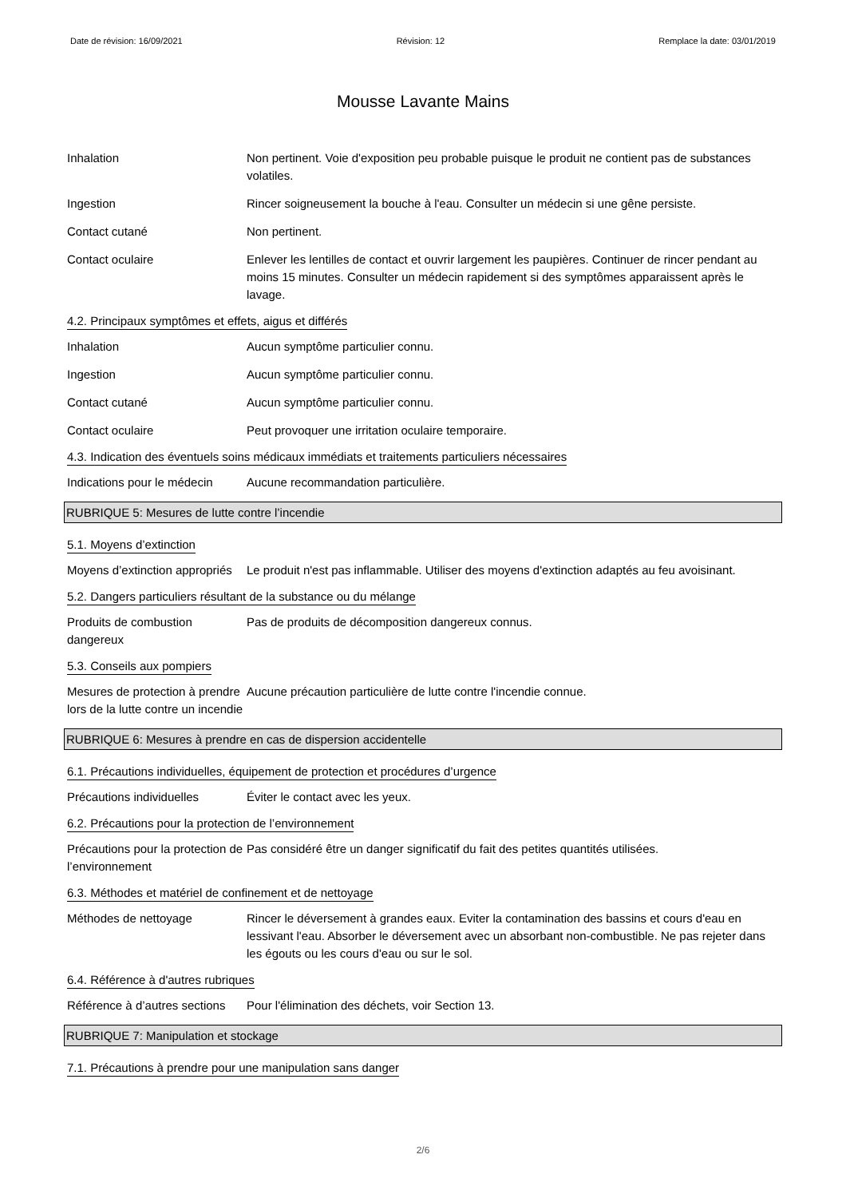Date de révision: 16/09/2021 Révision: 12 Remplace la date: 03/01/2019
Mousse Lavante Mains
Inhalation Non pertinent. Voie d'exposition peu probable puisque le produit ne contient pas de substances volatiles.
Ingestion Rincer soigneusement la bouche à l'eau. Consulter un médecin si une gêne persiste.
Contact cutané Non pertinent.
Contact oculaire Enlever les lentilles de contact et ouvrir largement les paupières. Continuer de rincer pendant au moins 15 minutes. Consulter un médecin rapidement si des symptômes apparaissent après le lavage.
4.2. Principaux symptômes et effets, aigus et différés
Inhalation Aucun symptôme particulier connu.
Ingestion Aucun symptôme particulier connu.
Contact cutané Aucun symptôme particulier connu.
Contact oculaire Peut provoquer une irritation oculaire temporaire.
4.3. Indication des éventuels soins médicaux immédiats et traitements particuliers nécessaires
Indications pour le médecin
Aucune recommandation particulière.
RUBRIQUE 5: Mesures de lutte contre l’incendie
5.1. Moyens d’extinction
Moyens d’extinction appropriés
Le produit n'est pas inflammable. Utiliser des moyens d'extinction adaptés au feu avoisinant.
5.2. Dangers particuliers résultant de la substance ou du mélange
Produits de combustion dangereux
Pas de produits de décomposition dangereux connus.
5.3. Conseils aux pompiers
Mesures de protection à prendre lors de la lutte contre un incendie
Aucune précaution particulière de lutte contre l'incendie connue.
RUBRIQUE 6: Mesures à prendre en cas de dispersion accidentelle
6.1. Précautions individuelles, équipement de protection et procédures d’urgence
Précautions individuelles Éviter le contact avec les yeux.
6.2. Précautions pour la protection de l’environnement
Précautions pour la protection de l’environnement
Pas considéré être un danger significatif du fait des petites quantités utilisées.
6.3. Méthodes et matériel de confinement et de nettoyage
Méthodes de nettoyage Rincer le déversement à grandes eaux. Eviter la contamination des bassins et cours d'eau en lessivant l'eau. Absorber le déversement avec un absorbant non-combustible. Ne pas rejeter dans les égouts ou les cours d'eau ou sur le sol.
6.4. Référence à d'autres rubriques
Référence à d’autres sections
Pour l'élimination des déchets, voir Section 13.
RUBRIQUE 7: Manipulation et stockage
7.1. Précautions à prendre pour une manipulation sans danger
2/6